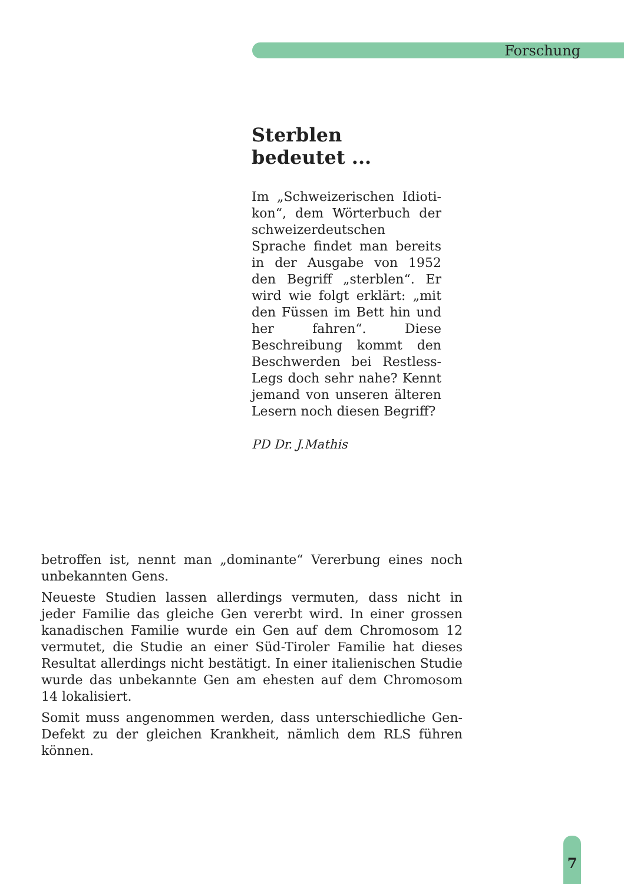Forschung
Sterblen bedeutet ...
Im „Schweizerischen Idioti­kon“, dem Wörterbuch der schweizerdeutschen Sprache findet man bereits in der Ausgabe von 1952 den Begriff „sterblen“. Er wird wie folgt erklärt: „mit den Füssen im Bett hin und her fahren“. Diese Beschreibung kommt den Beschwerden bei Restless-Legs doch sehr nahe? Kennt jemand von unseren älteren Lesern noch diesen Begriff?
PD Dr. J.Mathis
betroffen ist, nennt man „dominante“ Vererbung eines noch unbekannten Gens.
Neueste Studien lassen allerdings vermuten, dass nicht in jeder Familie das gleiche Gen vererbt wird. In einer grossen kanadi­schen Familie wurde ein Gen auf dem Chromosom 12 vermu­tet, die Studie an einer Süd-Tiroler Familie hat dieses Resultat allerdings nicht bestätigt. In einer italienischen Studie wurde das unbekannte Gen am ehesten auf dem Chromosom 14 loka­lisiert.
Somit muss angenommen werden, dass unterschiedliche Gen-Defekt zu der gleichen Krankheit, nämlich dem RLS führen können.
7